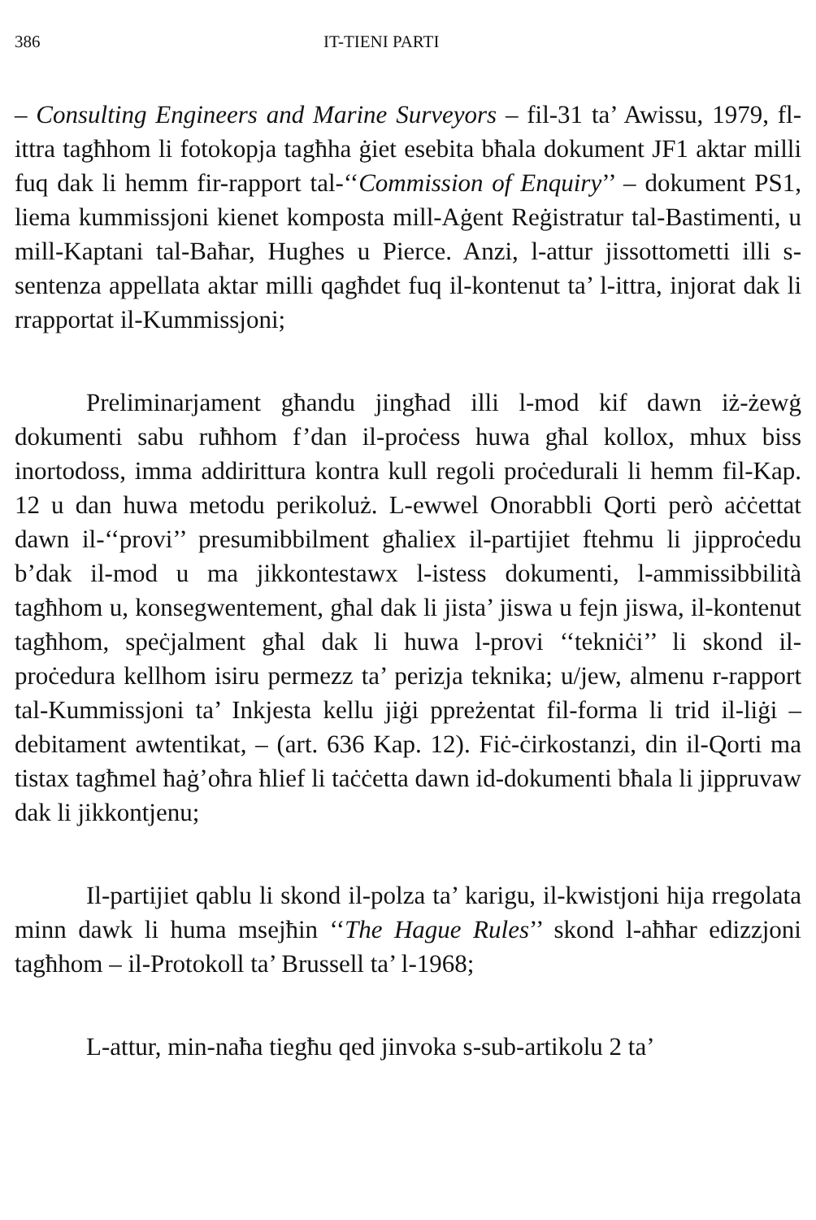386 IT-TIENI PARTI
– Consulting Engineers and Marine Surveyors – fil-31 ta’ Awissu, 1979, fl-ittra tagħhom li fotokopja tagħha ġiet esebita bħala dokument JF1 aktar milli fuq dak li hemm fir-rapport tal-‘‘Commission of Enquiry’’ – dokument PS1, liema kummissjoni kienet komposta mill-Aġent Reġistratur tal-Bastimenti, u mill-Kaptani tal-Baħar, Hughes u Pierce. Anzi, l-attur jissottometti illi s-sentenza appellata aktar milli qagħdet fuq il-kontenut ta’ l-ittra, injorat dak li rrapportat il-Kummissjoni;
Preliminarjament għandu jingħad illi l-mod kif dawn iż-żewġ dokumenti sabu ruħhom f’dan il-proċess huwa għal kollox, mhux biss inortodoss, imma addirittura kontra kull regoli proċedurali li hemm fil-Kap. 12 u dan huwa metodu perikoluż. L-ewwel Onorabbli Qorti però aċċettat dawn il-‘‘provi’’ presumibbilment għaliex il-partijiet ftehmu li jipproċedu b’dak il-mod u ma jikkontestawx l-istess dokumenti, l-ammissibbilità tagħhom u, konsegwentement, għal dak li jista’ jiswa u fejn jiswa, il-kontenut tagħhom, speċjalment għal dak li huwa l-provi ‘‘tekniċi’’ li skond il-proċedura kellhom isiru permezz ta’ perizja teknika; u/jew, almenu r-rapport tal-Kummissjoni ta’ Inkjesta kellu jiġi ppreżentat fil-forma li trid il-liġi – debitament awtentikat, – (art. 636 Kap. 12). Fiċ-ċirkostanzi, din il-Qorti ma tistax tagħmel ħaġ’oħra ħlief li taċċetta dawn id-dokumenti bħala li jippruvaw dak li jikkontjenu;
Il-partijiet qablu li skond il-polza ta’ karigu, il-kwistjoni hija rregolata minn dawk li huma msejħin ‘‘The Hague Rules’’ skond l-aħħar edizzjoni tagħhom – il-Protokoll ta’ Brussell ta’ l-1968;
L-attur, min-naħa tiegħu qed jinvoka s-sub-artikolu 2 ta’